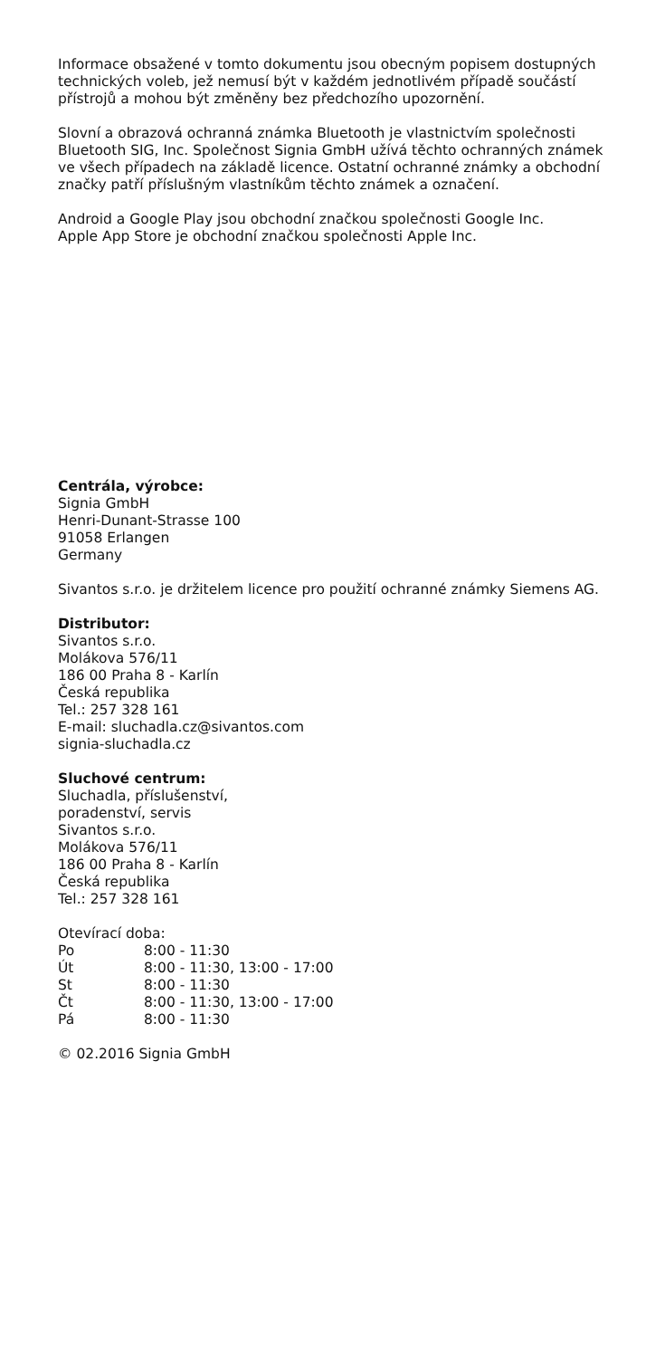Informace obsažené v tomto dokumentu jsou obecným popisem dostupných technických voleb, jež nemusí být v každém jednotlivém případě součástí přístrojů a mohou být změněny bez předchozího upozornění.
Slovní a obrazová ochranná známka Bluetooth je vlastnictvím společnosti Bluetooth SIG, Inc. Společnost Signia GmbH užívá těchto ochranných známek ve všech případech na základě licence. Ostatní ochranné známky a obchodní značky patří příslušným vlastníkům těchto známek a označení.
Android a Google Play jsou obchodní značkou společnosti Google Inc.
Apple App Store je obchodní značkou společnosti Apple Inc.
Centrála, výrobce:
Signia GmbH
Henri-Dunant-Strasse 100
91058 Erlangen
Germany
Sivantos s.r.o. je držitelem licence pro použití ochranné známky Siemens AG.
Distributor:
Sivantos s.r.o.
Molákova 576/11
186 00 Praha 8 - Karlín
Česká republika
Tel.: 257 328 161
E-mail: sluchadla.cz@sivantos.com
signia-sluchadla.cz
Sluchové centrum:
Sluchadla, příslušenství,
poradenství, servis
Sivantos s.r.o.
Molákova 576/11
186 00 Praha 8 - Karlín
Česká republika
Tel.: 257 328 161
Otevírací doba:
| Po | 8:00 - 11:30 |
| Út | 8:00 - 11:30, 13:00 - 17:00 |
| St | 8:00 - 11:30 |
| Čt | 8:00 - 11:30, 13:00 - 17:00 |
| Pá | 8:00 - 11:30 |
© 02.2016 Signia GmbH